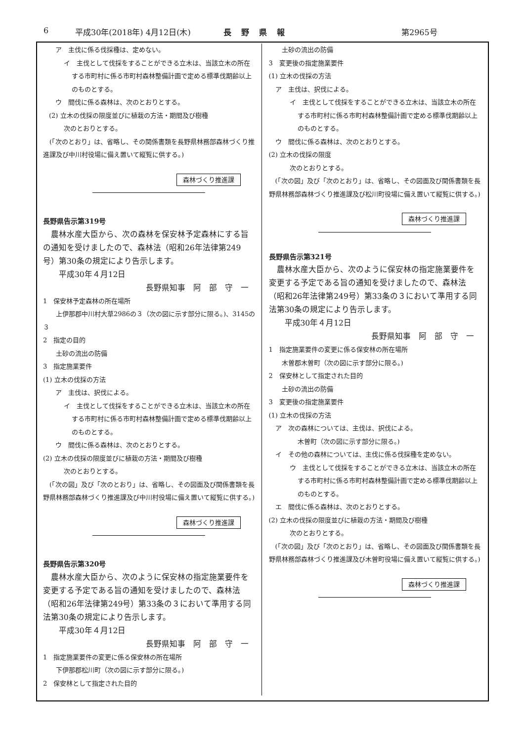6 平成30年(2018年) 4月12日(木) 長野県報 第2965号
　ア　主伐に係る伐採種は、定めない。
イ　主伐として伐採をすることができる立木は、当該立木の所在する市町村に係る市町村森林整備計画で定める標準伐期齢以上のものとする。
　ウ　間伐に係る森林は、次のとおりとする。
(2) 立木の伐採の限度並びに植栽の方法・期間及び樹種
次のとおりとする。
　(「次のとおり」は、省略し、その関係書類を長野県林務部森林づくり推進課及び中川村役場に備え置いて縦覧に供する。)
森林づくり推進課
長野県告示第319号
　農林水産大臣から、次の森林を保安林予定森林にする旨の通知を受けましたので、森林法（昭和26年法律第249号）第30条の規定により告示します。
　　平成30年４月12日
長野県知事　阿　部　守　一
1　保安林予定森林の所在場所
　　上伊那郡中川村大草2986の３（次の図に示す部分に限る。)、3145の３
2　指定の目的
　　土砂の流出の防備
3　指定施業要件
(1) 立木の伐採の方法
　ア　主伐は、択伐による。
イ　主伐として伐採をすることができる立木は、当該立木の所在する市町村に係る市町村森林整備計画で定める標準伐期齢以上のものとする。
　ウ　間伐に係る森林は、次のとおりとする。
(2) 立木の伐採の限度並びに植栽の方法・期間及び樹種
次のとおりとする。
　(「次の図」及び「次のとおり」は、省略し、その図面及び関係書類を長野県林務部森林づくり推進課及び中川村役場に備え置いて縦覧に供する。)
森林づくり推進課
長野県告示第320号
　農林水産大臣から、次のように保安林の指定施業要件を変更する予定である旨の通知を受けましたので、森林法（昭和26年法律第249号）第33条の３において準用する同法第30条の規定により告示します。
　　平成30年４月12日
長野県知事　阿　部　守　一
1　指定施業要件の変更に係る保安林の所在場所
　　下伊那郡松川町（次の図に示す部分に限る。)
2　保安林として指定された目的
　　土砂の流出の防備
3　変更後の指定施業要件
(1) 立木の伐採の方法
　ア　主伐は、択伐による。
イ　主伐として伐採をすることができる立木は、当該立木の所在する市町村に係る市町村森林整備計画で定める標準伐期齢以上のものとする。
　ウ　間伐に係る森林は、次のとおりとする。
(2) 立木の伐採の限度
次のとおりとする。
　(「次の図」及び「次のとおり」は、省略し、その図面及び関係書類を長野県林務部森林づくり推進課及び松川町役場に備え置いて縦覧に供する。)
森林づくり推進課
長野県告示第321号
　農林水産大臣から、次のように保安林の指定施業要件を変更する予定である旨の通知を受けましたので、森林法（昭和26年法律第249号）第33条の３において準用する同法第30条の規定により告示します。
　　平成30年４月12日
長野県知事　阿　部　守　一
1　指定施業要件の変更に係る保安林の所在場所
　　木曽郡木曽町（次の図に示す部分に限る。)
2　保安林として指定された目的
　　土砂の流出の防備
3　変更後の指定施業要件
(1) 立木の伐採の方法
　ア　次の森林については、主伐は、択伐による。
木曽町（次の図に示す部分に限る。)
　イ　その他の森林については、主伐に係る伐採種を定めない。
ウ　主伐として伐採をすることができる立木は、当該立木の所在する市町村に係る市町村森林整備計画で定める標準伐期齢以上のものとする。
　エ　間伐に係る森林は、次のとおりとする。
(2) 立木の伐採の限度並びに植栽の方法・期間及び樹種
次のとおりとする。
　(「次の図」及び「次のとおり」は、省略し、その図面及び関係書類を長野県林務部森林づくり推進課及び木曽町役場に備え置いて縦覧に供する。)
森林づくり推進課